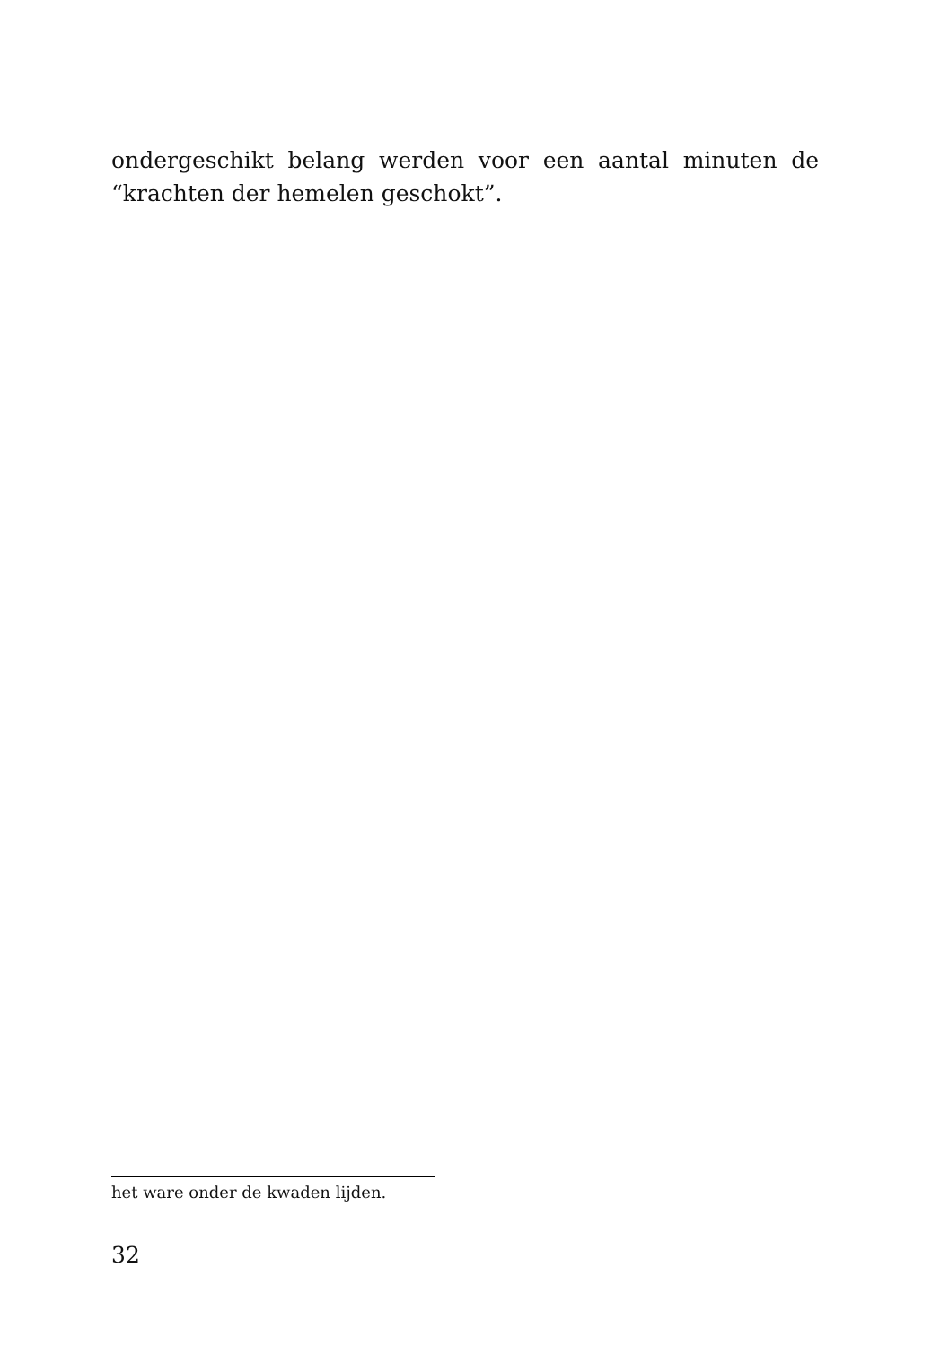ondergeschikt belang werden voor een aantal minuten de “krachten der hemelen geschokt”.
het ware onder de kwaden lijden.
32